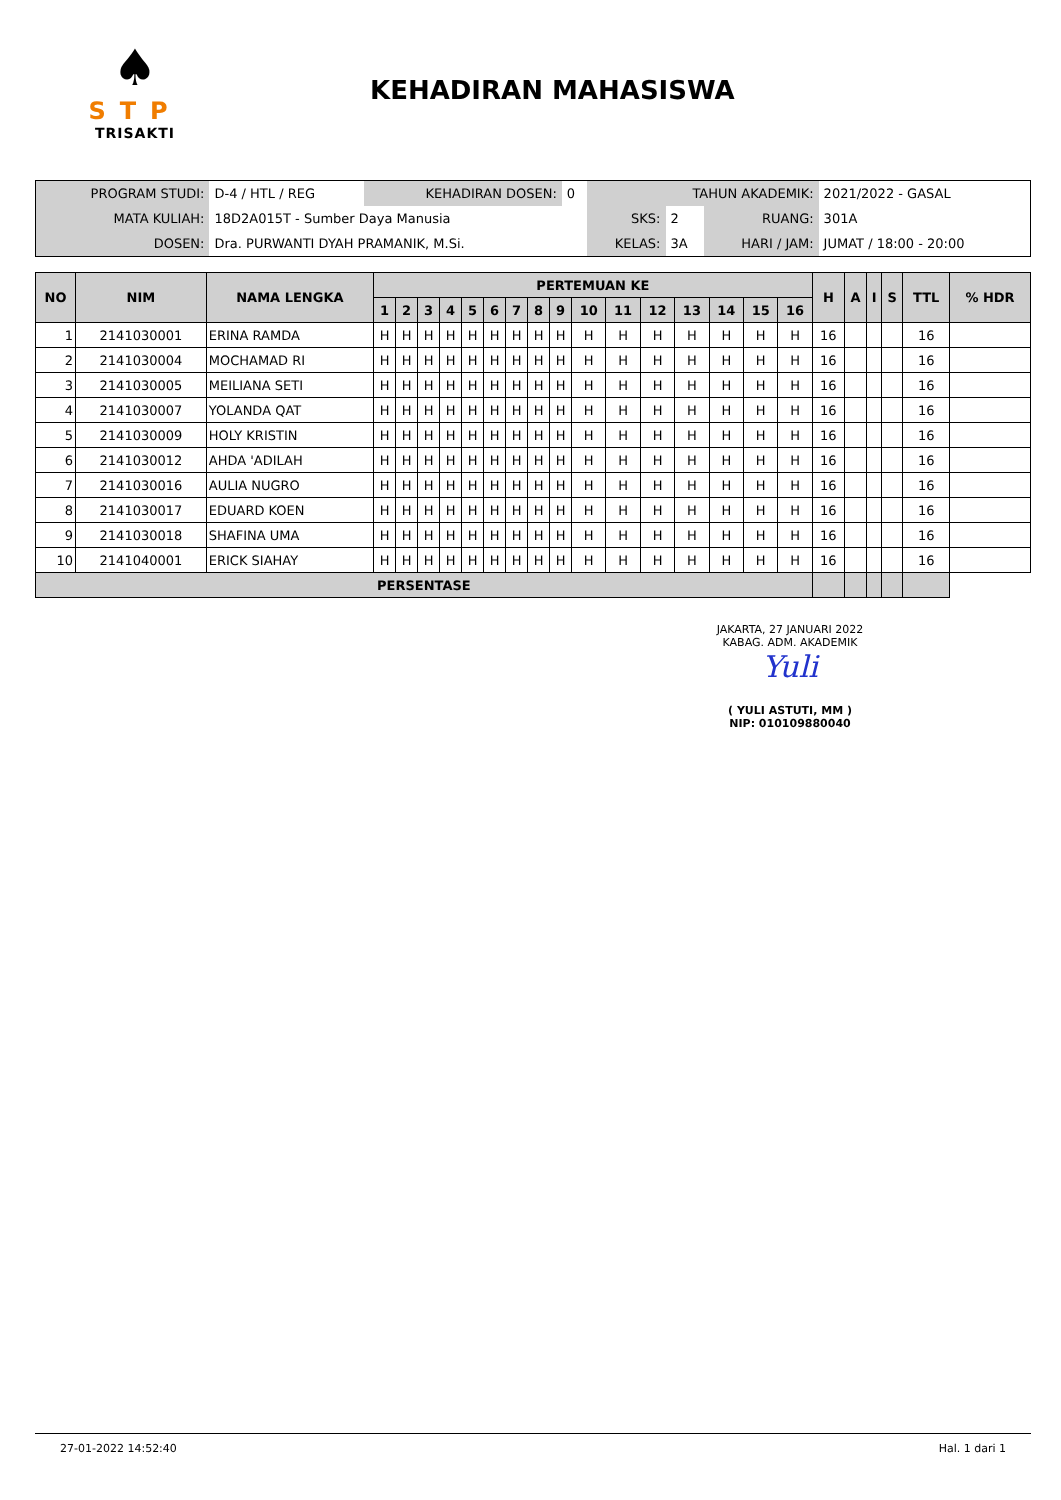♠
STP
TRISAKTI
KEHADIRAN MAHASISWA
| PROGRAM STUDI: | D-4 / HTL / REG | KEHADIRAN DOSEN: | 0 | TAHUN AKADEMIK: | | | 2021/2022 - GASAL |
| MATA KULIAH: | 18D2A015T - Sumber Daya Manusia | | | SKS: | 2 | RUANG: | 301A |
| DOSEN: | Dra. PURWANTI DYAH PRAMANIK, M.Si. | | | KELAS: | 3A | HARI / JAM: | JUMAT / 18:00 - 20:00 |
| NO | NIM | NAMA LENGKA | PERTEMUAN KE | | | | | | | | | | | | | | | | H | A | I | S | TTL | % HDR |
| --- | --- | --- | --- | --- | --- | --- | --- | --- | --- | --- | --- | --- | --- | --- | --- | --- | --- | --- | --- | --- | --- | --- | --- | --- |
| | | | 1 | 2 | 3 | 4 | 5 | 6 | 7 | 8 | 9 | 10 | 11 | 12 | 13 | 14 | 15 | 16 | | | | | | |
| 1 | 2141030001 | ERINA RAMDA | H | H | H | H | H | H | H | H | H | H | H | H | H | H | H | H | 16 | | | | 16 | |
| 2 | 2141030004 | MOCHAMAD RI | H | H | H | H | H | H | H | H | H | H | H | H | H | H | H | H | 16 | | | | 16 | |
| 3 | 2141030005 | MEILIANA SETI | H | H | H | H | H | H | H | H | H | H | H | H | H | H | H | H | 16 | | | | 16 | |
| 4 | 2141030007 | YOLANDA QAT | H | H | H | H | H | H | H | H | H | H | H | H | H | H | H | H | 16 | | | | 16 | |
| 5 | 2141030009 | HOLY KRISTIN | H | H | H | H | H | H | H | H | H | H | H | H | H | H | H | H | 16 | | | | 16 | |
| 6 | 2141030012 | AHDA 'ADILAH | H | H | H | H | H | H | H | H | H | H | H | H | H | H | H | H | 16 | | | | 16 | |
| 7 | 2141030016 | AULIA NUGRO | H | H | H | H | H | H | H | H | H | H | H | H | H | H | H | H | 16 | | | | 16 | |
| 8 | 2141030017 | EDUARD KOEN | H | H | H | H | H | H | H | H | H | H | H | H | H | H | H | H | 16 | | | | 16 | |
| 9 | 2141030018 | SHAFINA UMA | H | H | H | H | H | H | H | H | H | H | H | H | H | H | H | H | 16 | | | | 16 | |
| 10 | 2141040001 | ERICK SIAHAY | H | H | H | H | H | H | H | H | H | H | H | H | H | H | H | H | 16 | | | | 16 | |
| PERSENTASE | | | | | | | | | | | | | | | | | | | | | | | | |
JAKARTA, 27 JANUARI 2022
KABAG. ADM. AKADEMIK
Yuli
( YULI ASTUTI, MM )
NIP: 010109880040
27-01-2022 14:52:40 Hal. 1 dari 1